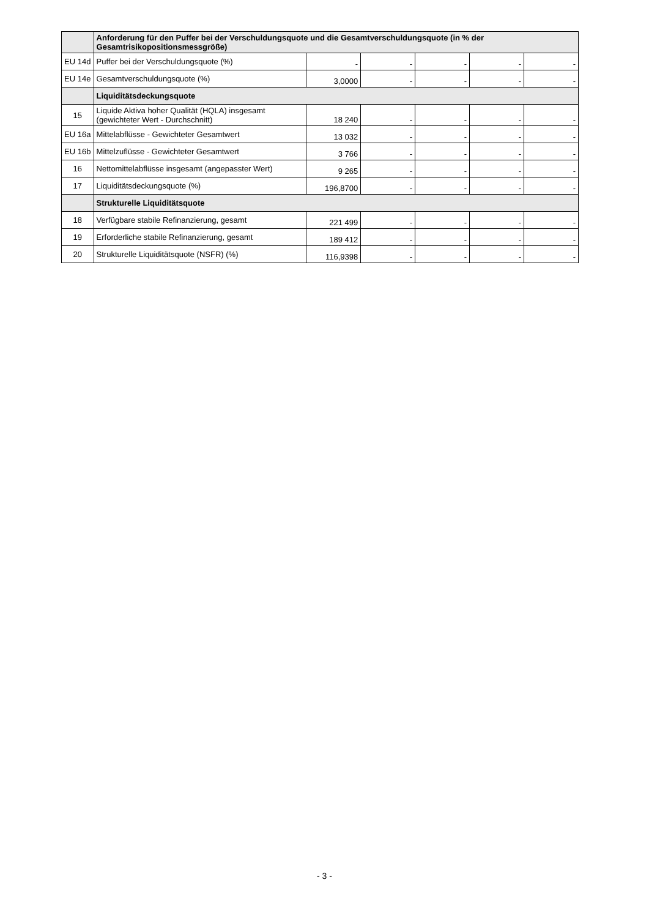| | Anforderung für den Puffer bei der Verschuldungsquote und die Gesamtverschuldungsquote (in % der Gesamtrisikopositionsmessgröße) | | | | | |
| EU 14d | Puffer bei der Verschuldungsquote (%) | - | - | - | - | - |
| EU 14e | Gesamtverschuldungsquote (%) | 3,0000 | - | - | - | - |
| | Liquiditätsdeckungsquote | | | | | |
| 15 | Liquide Aktiva hoher Qualität (HQLA) insgesamt (gewichteter Wert - Durchschnitt) | 18 240 | - | - | - | - |
| EU 16a | Mittelabflüsse - Gewichteter Gesamtwert | 13 032 | - | - | - | - |
| EU 16b | Mittelzuflüsse - Gewichteter Gesamtwert | 3 766 | - | - | - | - |
| 16 | Nettomittelabflüsse insgesamt (angepasster Wert) | 9 265 | - | - | - | - |
| 17 | Liquiditätsdeckungsquote (%) | 196,8700 | - | - | - | - |
| | Strukturelle Liquiditätsquote | | | | | |
| 18 | Verfügbare stabile Refinanzierung, gesamt | 221 499 | - | - | - | - |
| 19 | Erforderliche stabile Refinanzierung, gesamt | 189 412 | - | - | - | - |
| 20 | Strukturelle Liquiditätsquote (NSFR) (%) | 116,9398 | - | - | - | - |
- 3 -